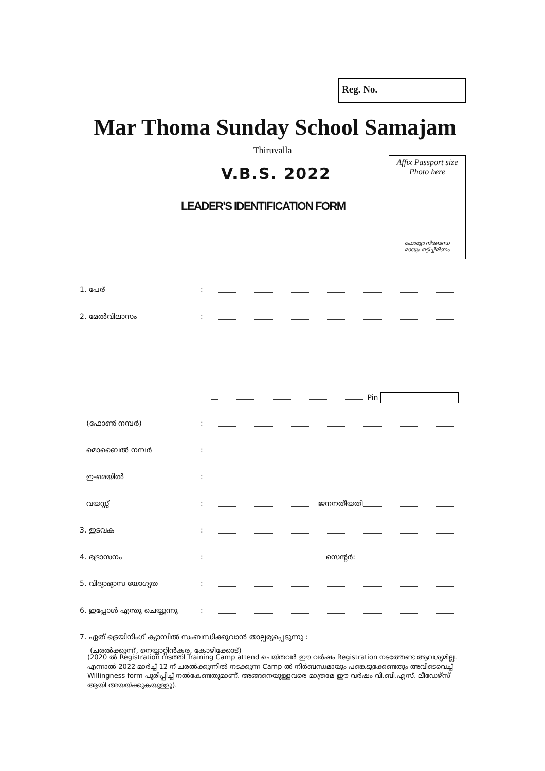Reg. No.
Mar Thoma Sunday School Samajam
Thiruvalla
V.B.S. 2022
LEADER'S IDENTIFICATION FORM
Affix Passport size
Photo here
ഫോട്ടോ നിർബന്ധ
മായും ഒട്ടിച്ചിരിണം
1. പേര്:
2. മേൽവിലാസം:
Pin
(ഫോൺ നമ്പർ):
മൊബൈൽ നമ്പർ:
ഇ-മെയിൽ:
വയസ്സ്: ജനനതീയതി
3. ഇടവക:
4. ഭദ്രാസനം: സെന്റർ:
5. വിദ്യാഭ്യാസ യോഗ്യത:
6. ഇപ്പോൾ എന്തു ചെയ്യുന്നു:
7. ഏത് ട്രെയിനിംഗ് ക്യാമ്പിൽ സംബന്ധിക്കുവാൻ താല്പര്യപ്പെടുന്നു :
(ചരൽക്കുന്ന്, നെയ്യാറ്റിൻകര, കോഴിക്കോട്)
(2020 ൽ Registration നടത്തി Training Camp attend ചെയ്തവർ ഈ വർഷം Registration നടത്തേണ്ട ആവശ്യമില്ല. എന്നാൽ 2022 മാർച്ച് 12 ന് ചരൽക്കുന്നിൽ നടക്കുന്ന Camp ൽ നിർബന്ധമായും പങ്കെടുക്കേണ്ടതും അവിടെവെച്ച് Willingness form പൂരിപ്പിച്ച് നൽകേണ്ടതുമാണ്. അങ്ങനെയുള്ളവരെ മാത്രമേ ഈ വർഷം വി.ബി.എസ്. ലീഡേഴ്സ് ആയി അയയ്ക്കുകയുള്ളൂ).